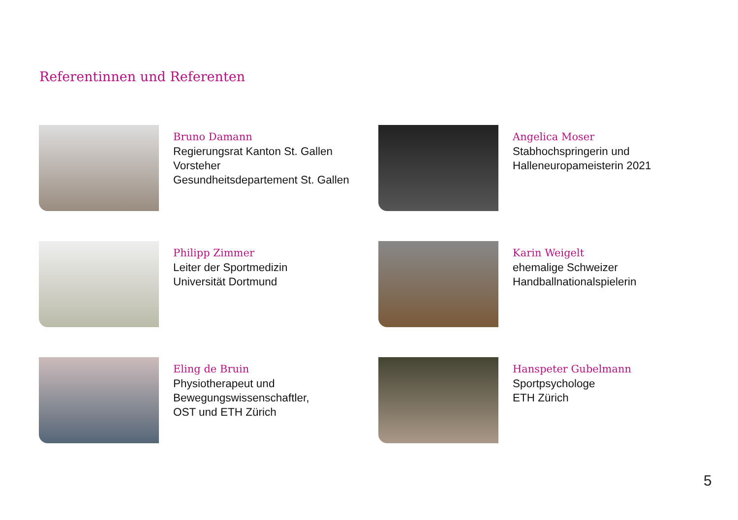Referentinnen und Referenten
Bruno Damann
Regierungsrat Kanton St. Gallen
Vorsteher
Gesundheitsdepartement St. Gallen
Angelica Moser
Stabhochspringerin und
Halleneuropameisterin 2021
Philipp Zimmer
Leiter der Sportmedizin
Universität Dortmund
Karin Weigelt
ehemalige Schweizer
Handballnationalspielerin
Eling de Bruin
Physiotherapeut und
Bewegungswissenschaftler,
OST und ETH Zürich
Hanspeter Gubelmann
Sportpsychologe
ETH Zürich
5